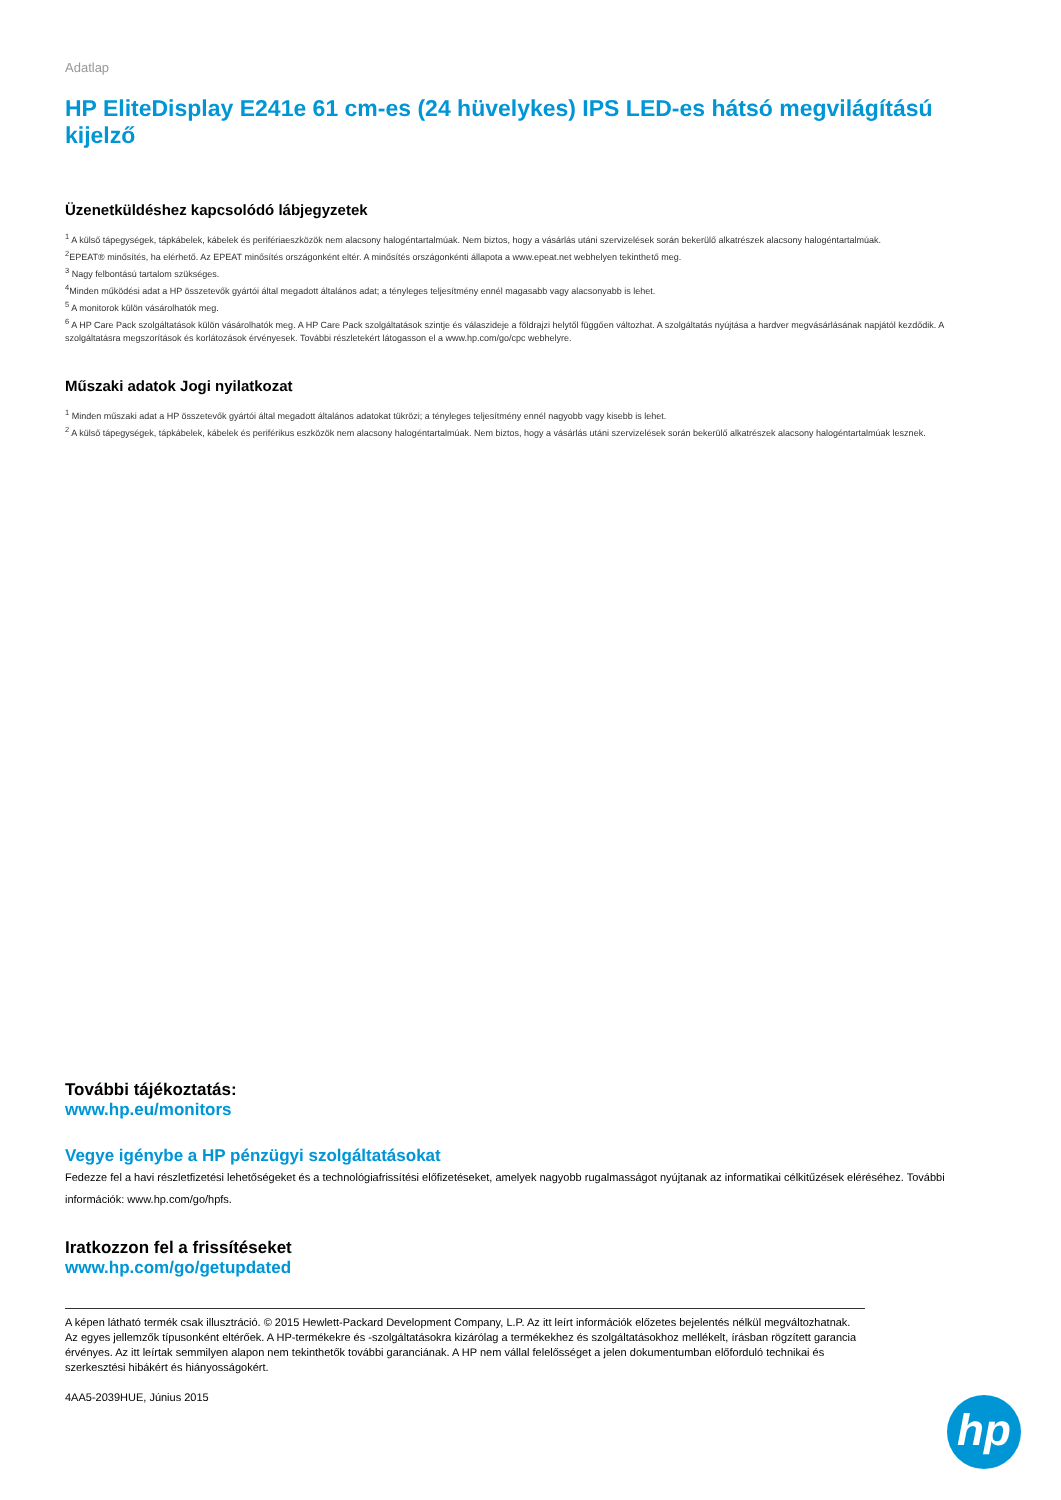Adatlap
HP EliteDisplay E241e 61 cm-es (24 hüvelykes) IPS LED-es hátsó megvilágítású kijelző
Üzenetküldéshez kapcsolódó lábjegyzetek
<sup>1</sup> A külső tápegységek, tápkábelek, kábelek és perifériaeszközök nem alacsony halogéntartalmúak. Nem biztos, hogy a vásárlás utáni szervizelések során bekerülő alkatrészek alacsony halogéntartalmúak.
<sup>2</sup> EPEAT® minősítés, ha elérhető. Az EPEAT minősítés országonként eltér. A minősítés országonkénti állapota a www.epeat.net webhelyen tekinthető meg.
<sup>3</sup> Nagy felbontású tartalom szükséges.
<sup>4</sup> Minden működési adat a HP összetevők gyártói által megadott általános adat; a tényleges teljesítmény ennél magasabb vagy alacsonyabb is lehet.
<sup>5</sup> A monitorok külön vásárolhatók meg.
<sup>6</sup> A HP Care Pack szolgáltatások külön vásárolhatók meg. A HP Care Pack szolgáltatások szintje és válaszideje a földrajzi helytől függően változhat. A szolgáltatás nyújtása a hardver megvásárlásának napjától kezdődik. A szolgáltatásra megszorítások és korlátozások érvényesek. További részletekért látogasson el a www.hp.com/go/cpc webhelyre.
Műszaki adatok Jogi nyilatkozat
<sup>1</sup> Minden műszaki adat a HP összetevők gyártói által megadott általános adatokat tükrözi; a tényleges teljesítmény ennél nagyobb vagy kisebb is lehet.
<sup>2</sup> A külső tápegységek, tápkábelek, kábelek és periférikus eszközök nem alacsony halogéntartalmúak. Nem biztos, hogy a vásárlás utáni szervizelések során bekerülő alkatrészek alacsony halogéntartalmúak lesznek.
További tájékoztatás:
www.hp.eu/monitors
Vegye igénybe a HP pénzügyi szolgáltatásokat
Fedezze fel a havi részletfizetési lehetőségeket és a technológiafrissítési előfizetéseket, amelyek nagyobb rugalmasságot nyújtanak az informatikai célkitűzések eléréséhez. További információk: www.hp.com/go/hpfs.
Iratkozzon fel a frissítéseket
www.hp.com/go/getupdated
A képen látható termék csak illusztráció. © 2015 Hewlett-Packard Development Company, L.P. Az itt leírt információk előzetes bejelentés nélkül megváltozhatnak. Az egyes jellemzők típusonként eltérőek. A HP-termékekre és -szolgáltatásokra kizárólag a termékekhez és szolgáltatásokhoz mellékelt, írásban rögzített garancia érvényes. Az itt leírtak semmilyen alapon nem tekinthetők további garanciának. A HP nem vállal felelősséget a jelen dokumentumban előforduló technikai és szerkesztési hibákért és hiányosságokért.
4AA5-2039HUE, Június 2015
hp